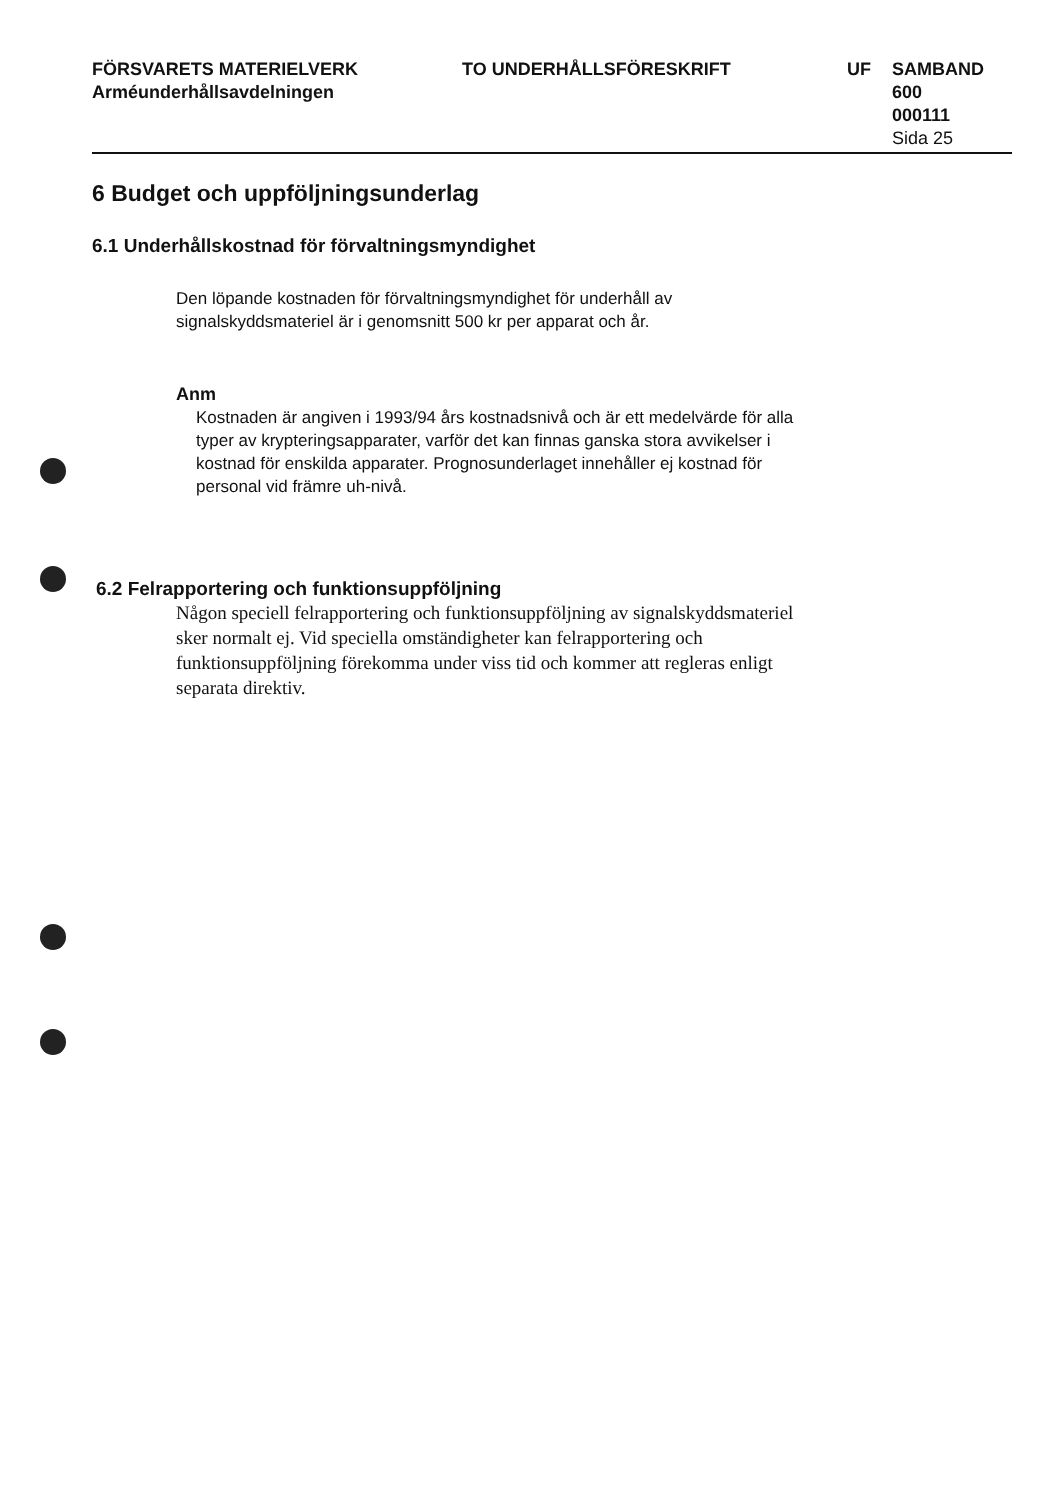FÖRSVARETS MATERIELVERK
Arméunderhållsavdelningen
TO UNDERHÅLLSFÖRESKRIFT UF SAMBAND
600
000111
Sida 25
6 Budget och uppföljningsunderlag
6.1 Underhållskostnad för förvaltningsmyndighet
Den löpande kostnaden för förvaltningsmyndighet för underhåll av signalskyddsmateriel är i genomsnitt 500 kr per apparat och år.
Anm
Kostnaden är angiven i 1993/94 års kostnadsnivå och är ett medelvärde för alla typer av krypteringsapparater, varför det kan finnas ganska stora avvikelser i kostnad för enskilda apparater. Prognosunderlaget innehåller ej kostnad för personal vid främre uh-nivå.
6.2 Felrapportering och funktionsuppföljning
Någon speciell felrapportering och funktionsuppföljning av signalskyddsmateriel sker normalt ej. Vid speciella omständigheter kan felrapportering och funktionsuppföljning förekomma under viss tid och kommer att regleras enligt separata direktiv.